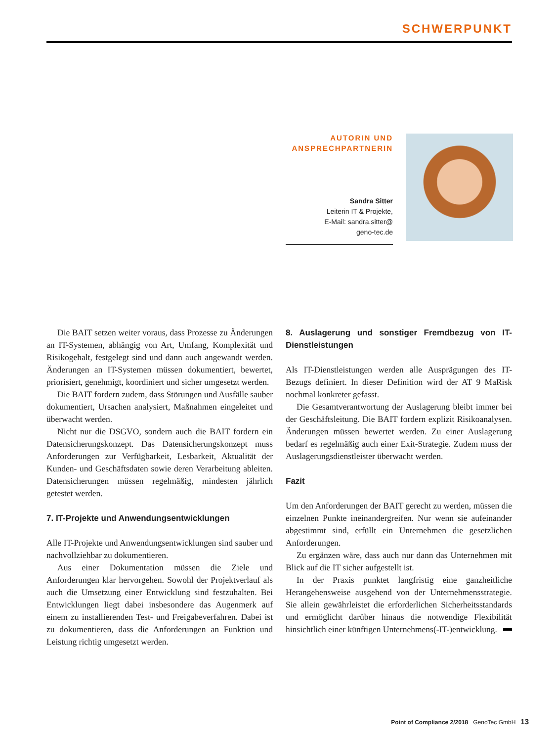SCHWERPUNKT
AUTORIN UND ANSPRECHPARTNERIN
Sandra Sitter
Leiterin IT & Projekte,
E-Mail: sandra.sitter@
geno-tec.de
Die BAIT setzen weiter voraus, dass Prozesse zu Änderungen an IT-Systemen, abhängig von Art, Umfang, Komplexität und Risikogehalt, festgelegt sind und dann auch angewandt werden. Änderungen an IT-Systemen müssen dokumentiert, bewertet, priorisiert, genehmigt, koordiniert und sicher umgesetzt werden.
Die BAIT fordern zudem, dass Störungen und Ausfälle sauber dokumentiert, Ursachen analysiert, Maßnahmen eingeleitet und überwacht werden.
Nicht nur die DSGVO, sondern auch die BAIT fordern ein Datensicherungskonzept. Das Datensicherungskonzept muss Anforderungen zur Verfügbarkeit, Lesbarkeit, Aktualität der Kunden- und Geschäftsdaten sowie deren Verarbeitung ableiten. Datensicherungen müssen regelmäßig, mindesten jährlich getestet werden.
7. IT-Projekte und Anwendungsentwicklungen
Alle IT-Projekte und Anwendungsentwicklungen sind sauber und nachvollziehbar zu dokumentieren.
Aus einer Dokumentation müssen die Ziele und Anforderungen klar hervorgehen. Sowohl der Projektverlauf als auch die Umsetzung einer Entwicklung sind festzuhalten. Bei Entwicklungen liegt dabei insbesondere das Augenmerk auf einem zu installierenden Test- und Freigabeverfahren. Dabei ist zu dokumentieren, dass die Anforderungen an Funktion und Leistung richtig umgesetzt werden.
8. Auslagerung und sonstiger Fremdbezug von IT-Dienstleistungen
Als IT-Dienstleistungen werden alle Ausprägungen des IT-Bezugs definiert. In dieser Definition wird der AT 9 MaRisk nochmal konkreter gefasst.
Die Gesamtverantwortung der Auslagerung bleibt immer bei der Geschäftsleitung. Die BAIT fordern explizit Risikoanalysen. Änderungen müssen bewertet werden. Zu einer Auslagerung bedarf es regelmäßig auch einer Exit-Strategie. Zudem muss der Auslagerungsdienstleister überwacht werden.
Fazit
Um den Anforderungen der BAIT gerecht zu werden, müssen die einzelnen Punkte ineinandergreifen. Nur wenn sie aufeinander abgestimmt sind, erfüllt ein Unternehmen die gesetzlichen Anforderungen.
Zu ergänzen wäre, dass auch nur dann das Unternehmen mit Blick auf die IT sicher aufgestellt ist.
In der Praxis punktet langfristig eine ganzheitliche Herangehensweise ausgehend von der Unternehmensstrategie. Sie allein gewährleistet die erforderlichen Sicherheitsstandards und ermöglicht darüber hinaus die notwendige Flexibilität hinsichtlich einer künftigen Unternehmens(-IT-)entwicklung.
Point of Compliance 2/2018 GenoTec GmbH 13